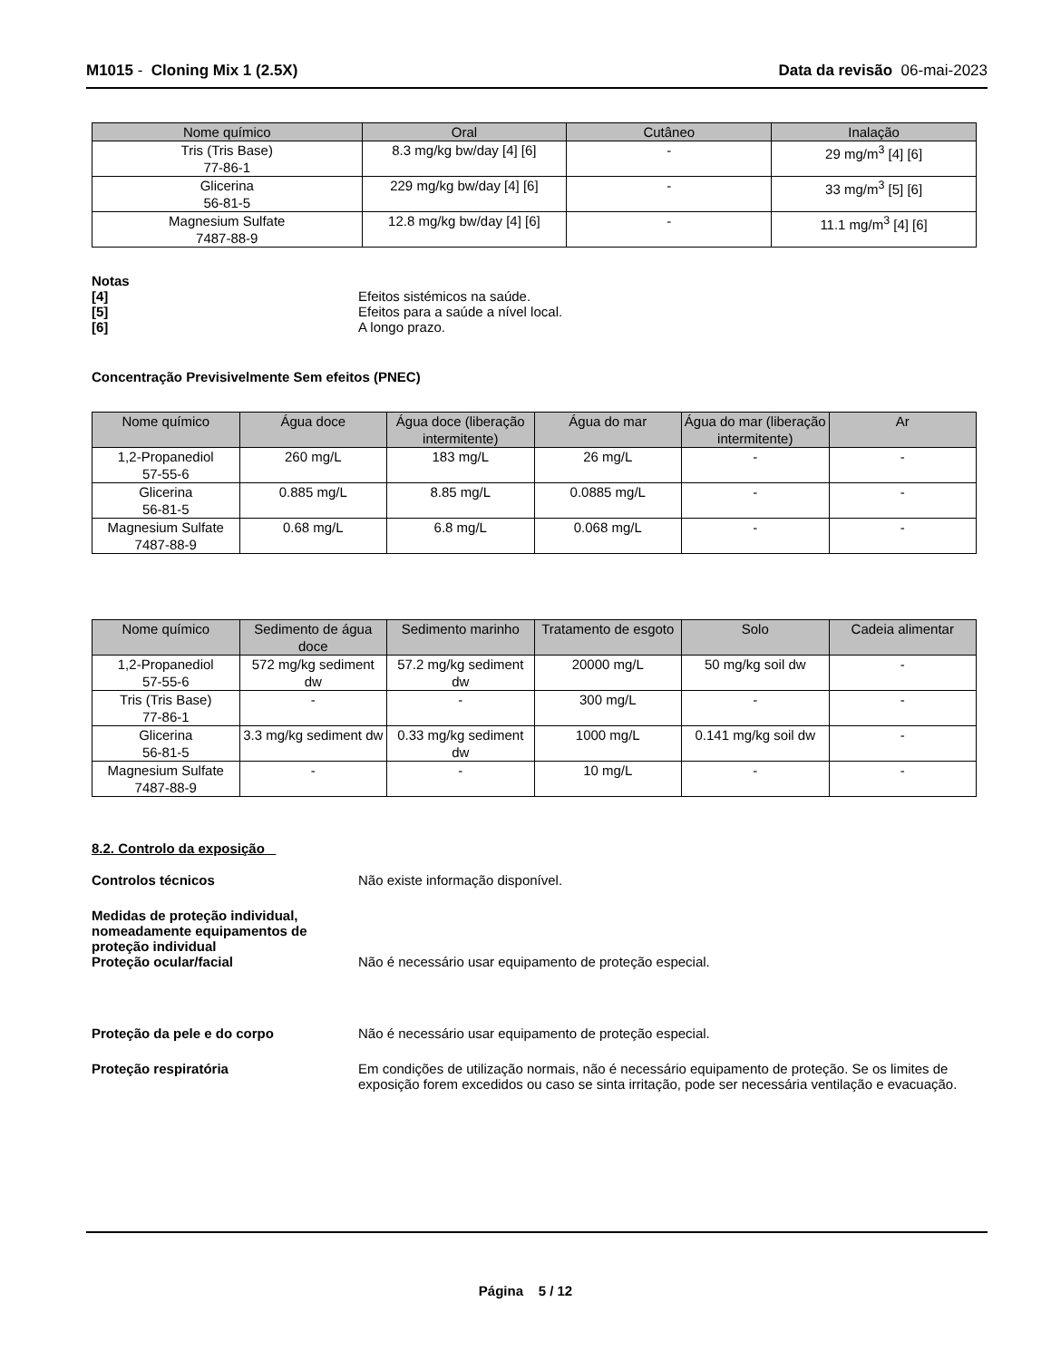M1015 - Cloning Mix 1 (2.5X) Data da revisão 06-mai-2023
| Nome químico | Oral | Cutâneo | Inalação |
| --- | --- | --- | --- |
| Tris (Tris Base) 77-86-1 | 8.3 mg/kg bw/day [4] [6] | - | 29 mg/m<sup>3</sup> [4] [6] |
| Glicerina 56-81-5 | 229 mg/kg bw/day [4] [6] | - | 33 mg/m<sup>3</sup> [5] [6] |
| Magnesium Sulfate 7487-88-9 | 12.8 mg/kg bw/day [4] [6] | - | 11.1 mg/m<sup>3</sup> [4] [6] |
Notas
[4] Efeitos sistémicos na saúde.
[5] Efeitos para a saúde a nível local.
[6] A longo prazo.
Concentração Previsivelmente Sem efeitos (PNEC)
| Nome químico | Água doce | Água doce (liberação intermitente) | Água do mar | Água do mar (liberação intermitente) | Ar |
| --- | --- | --- | --- | --- | --- |
| 1,2-Propanediol 57-55-6 | 260 mg/L | 183 mg/L | 26 mg/L | - | - |
| Glicerina 56-81-5 | 0.885 mg/L | 8.85 mg/L | 0.0885 mg/L | - | - |
| Magnesium Sulfate 7487-88-9 | 0.68 mg/L | 6.8 mg/L | 0.068 mg/L | - | - |
| Nome químico | Sedimento de água doce | Sedimento marinho | Tratamento de esgoto | Solo | Cadeia alimentar |
| --- | --- | --- | --- | --- | --- |
| 1,2-Propanediol 57-55-6 | 572 mg/kg sediment dw | 57.2 mg/kg sediment dw | 20000 mg/L | 50 mg/kg soil dw | - |
| Tris (Tris Base) 77-86-1 | - | - | 300 mg/L | - | - |
| Glicerina 56-81-5 | 3.3 mg/kg sediment dw | 0.33 mg/kg sediment dw | 1000 mg/L | 0.141 mg/kg soil dw | - |
| Magnesium Sulfate 7487-88-9 | - | - | 10 mg/L | - | - |
8.2. Controlo da exposição
Controlos técnicos Não existe informação disponível.
Medidas de proteção individual, nomeadamente equipamentos de proteção individual
Proteção ocular/facial
Não é necessário usar equipamento de proteção especial.
Proteção da pele e do corpo Não é necessário usar equipamento de proteção especial.
Proteção respiratória Em condições de utilização normais, não é necessário equipamento de proteção. Se os limites de exposição forem excedidos ou caso se sinta irritação, pode ser necessária ventilação e evacuação.
Página 5 / 12